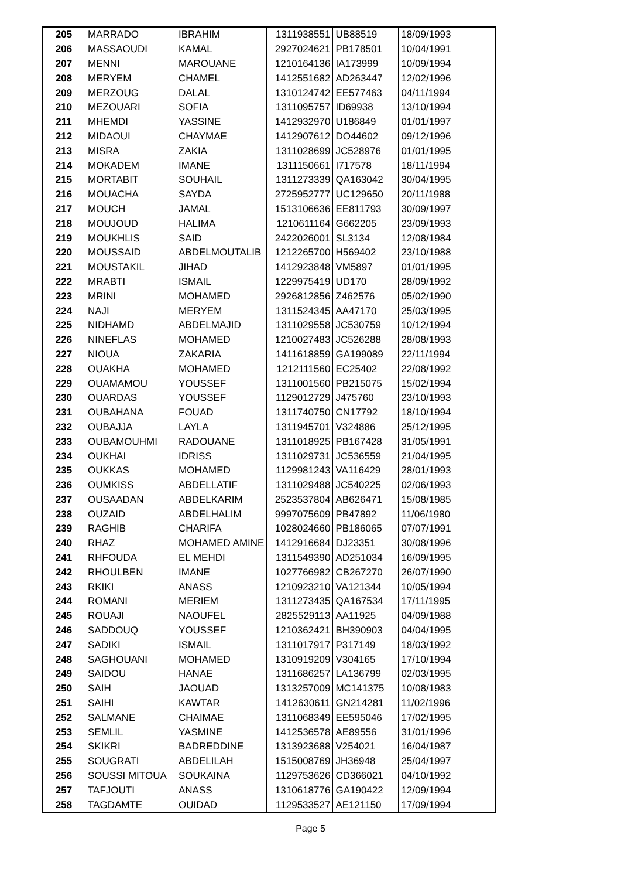| 205 | MARRADO | IBRAHIM | 1311938551 | UB88519 | 18/09/1993 |
| 206 | MASSAOUDI | KAMAL | 2927024621 | PB178501 | 10/04/1991 |
| 207 | MENNI | MAROUANE | 1210164136 | IA173999 | 10/09/1994 |
| 208 | MERYEM | CHAMEL | 1412551682 | AD263447 | 12/02/1996 |
| 209 | MERZOUG | DALAL | 1310124742 | EE577463 | 04/11/1994 |
| 210 | MEZOUARI | SOFIA | 1311095757 | ID69938 | 13/10/1994 |
| 211 | MHEMDI | YASSINE | 1412932970 | U186849 | 01/01/1997 |
| 212 | MIDAOUI | CHAYMAE | 1412907612 | DO44602 | 09/12/1996 |
| 213 | MISRA | ZAKIA | 1311028699 | JC528976 | 01/01/1995 |
| 214 | MOKADEM | IMANE | 1311150661 | I717578 | 18/11/1994 |
| 215 | MORTABIT | SOUHAIL | 1311273339 | QA163042 | 30/04/1995 |
| 216 | MOUACHA | SAYDA | 2725952777 | UC129650 | 20/11/1988 |
| 217 | MOUCH | JAMAL | 1513106636 | EE811793 | 30/09/1997 |
| 218 | MOUJOUD | HALIMA | 1210611164 | G662205 | 23/09/1993 |
| 219 | MOUKHLIS | SAID | 2422026001 | SL3134 | 12/08/1984 |
| 220 | MOUSSAID | ABDELMOUTALIB | 1212265700 | H569402 | 23/10/1988 |
| 221 | MOUSTAKIL | JIHAD | 1412923848 | VM5897 | 01/01/1995 |
| 222 | MRABTI | ISMAIL | 1229975419 | UD170 | 28/09/1992 |
| 223 | MRINI | MOHAMED | 2926812856 | Z462576 | 05/02/1990 |
| 224 | NAJI | MERYEM | 1311524345 | AA47170 | 25/03/1995 |
| 225 | NIDHAMD | ABDELMAJID | 1311029558 | JC530759 | 10/12/1994 |
| 226 | NINEFLAS | MOHAMED | 1210027483 | JC526288 | 28/08/1993 |
| 227 | NIOUA | ZAKARIA | 1411618859 | GA199089 | 22/11/1994 |
| 228 | OUAKHA | MOHAMED | 1212111560 | EC25402 | 22/08/1992 |
| 229 | OUAMAMOU | YOUSSEF | 1311001560 | PB215075 | 15/02/1994 |
| 230 | OUARDAS | YOUSSEF | 1129012729 | J475760 | 23/10/1993 |
| 231 | OUBAHANA | FOUAD | 1311740750 | CN17792 | 18/10/1994 |
| 232 | OUBAJJA | LAYLA | 1311945701 | V324886 | 25/12/1995 |
| 233 | OUBAMOUHMI | RADOUANE | 1311018925 | PB167428 | 31/05/1991 |
| 234 | OUKHAI | IDRISS | 1311029731 | JC536559 | 21/04/1995 |
| 235 | OUKKAS | MOHAMED | 1129981243 | VA116429 | 28/01/1993 |
| 236 | OUMKISS | ABDELLATIF | 1311029488 | JC540225 | 02/06/1993 |
| 237 | OUSAADAN | ABDELKARIM | 2523537804 | AB626471 | 15/08/1985 |
| 238 | OUZAID | ABDELHALIM | 9997075609 | PB47892 | 11/06/1980 |
| 239 | RAGHIB | CHARIFA | 1028024660 | PB186065 | 07/07/1991 |
| 240 | RHAZ | MOHAMED AMINE | 1412916684 | DJ23351 | 30/08/1996 |
| 241 | RHFOUDA | EL MEHDI | 1311549390 | AD251034 | 16/09/1995 |
| 242 | RHOULBEN | IMANE | 1027766982 | CB267270 | 26/07/1990 |
| 243 | RKIKI | ANASS | 1210923210 | VA121344 | 10/05/1994 |
| 244 | ROMANI | MERIEM | 1311273435 | QA167534 | 17/11/1995 |
| 245 | ROUAJI | NAOUFEL | 2825529113 | AA11925 | 04/09/1988 |
| 246 | SADDOUQ | YOUSSEF | 1210362421 | BH390903 | 04/04/1995 |
| 247 | SADIKI | ISMAIL | 1311017917 | P317149 | 18/03/1992 |
| 248 | SAGHOUANI | MOHAMED | 1310919209 | V304165 | 17/10/1994 |
| 249 | SAIDOU | HANAE | 1311686257 | LA136799 | 02/03/1995 |
| 250 | SAIH | JAOUAD | 1313257009 | MC141375 | 10/08/1983 |
| 251 | SAIHI | KAWTAR | 1412630611 | GN214281 | 11/02/1996 |
| 252 | SALMANE | CHAIMAE | 1311068349 | EE595046 | 17/02/1995 |
| 253 | SEMLIL | YASMINE | 1412536578 | AE89556 | 31/01/1996 |
| 254 | SKIKRI | BADREDDINE | 1313923688 | V254021 | 16/04/1987 |
| 255 | SOUGRATI | ABDELILAH | 1515008769 | JH36948 | 25/04/1997 |
| 256 | SOUSSI MITOUA | SOUKAINA | 1129753626 | CD366021 | 04/10/1992 |
| 257 | TAFJOUTI | ANASS | 1310618776 | GA190422 | 12/09/1994 |
| 258 | TAGDAMTE | OUIDAD | 1129533527 | AE121150 | 17/09/1994 |
Page 5